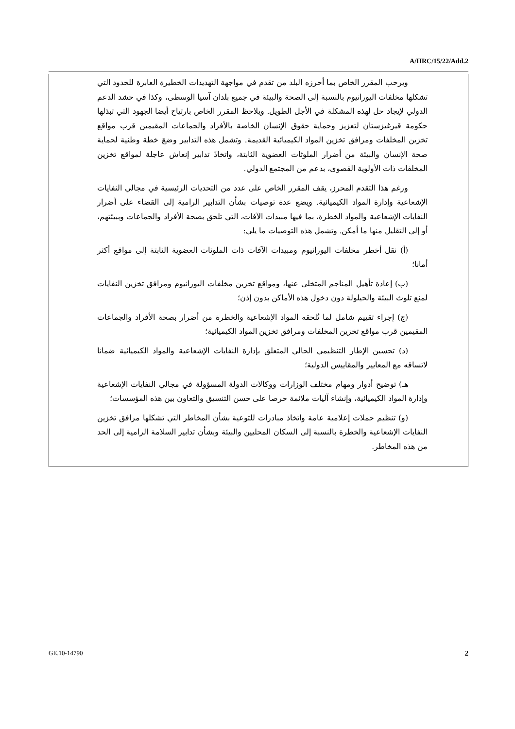A/HRC/15/22/Add.2
ويرحب المقرر الخاص بما أحرزه البلد من تقدم في مواجهة التهديدات الخطيرة العابرة للحدود التي تشكلها مخلفات اليورانيوم بالنسبة إلى الصحة والبيئة في جميع بلدان آسيا الوسطى، وكذا في حشد الدعم الدولي لإيجاد حل لهذه المشكلة في الأجل الطويل. ويلاحظ المقرر الخاص بارتياح أيضا الجهود التي تبذلها حكومة قيرغيزستان لتعزيز وحماية حقوق الإنسان الخاصة بالأفراد والجماعات المقيمين قرب مواقع تخزين المخلفات ومرافق تخزين المواد الكيميائية القديمة. وتشمل هذه التدابير وضعَ خطة وطنية لحماية صحة الإنسان والبيئة من أضرار الملوثات العضوية الثابتة، واتخاذَ تدابير إنعاش عاجلة لمواقع تخزين المخلفات ذات الأولوية القصوى، بدعم من المجتمع الدولي.
ورغم هذا التقدم المحرز، يقف المقرر الخاص على عدد من التحديات الرئيسية في مجالي النفايات الإشعاعية وإدارة المواد الكيميائية. ويضع عدة توصيات بشأن التدابير الرامية إلى القضاء على أضرار النفايات الإشعاعية والمواد الخطرة، بما فيها مبيدات الآفات، التي تلحق بصحة الأفراد والجماعات وببيئتهم، أو إلى التقليل منها ما أمكن. وتشمل هذه التوصيات ما يلي:
(أ) نقل أخطر مخلفات اليورانيوم ومبيدات الآفات ذات الملوثات العضوية الثابتة إلى مواقع أكثر أمانا؛
(ب) إعادة تأهيل المناجم المتخلى عنها، ومواقع تخزين مخلفات اليورانيوم ومرافق تخزين النفايات لمنع تلوث البيئة والحيلولة دون دخول هذه الأماكن بدون إذن؛
(ج) إجراء تقييم شامل لما تُلحقه المواد الإشعاعية والخطرة من أضرار بصحة الأفراد والجماعات المقيمين قرب مواقع تخزين المخلفات ومرافق تخزين المواد الكيميائية؛
(د) تحسين الإطار التنظيمي الحالي المتعلق بإدارة النفايات الإشعاعية والمواد الكيميائية ضمانا لاتساقه مع المعايير والمقاييس الدولية؛
هـ) توضيح أدوار ومهام مختلف الوزارات ووكالات الدولة المسؤولة في مجالي النفايات الإشعاعية وإدارة المواد الكيميائية، وإنشاء آليات ملائمة حرصا على حسن التنسيق والتعاون بين هذه المؤسسات؛
(و) تنظيم حملات إعلامية عامة واتخاذ مبادرات للتوعية بشأن المخاطر التي تشكلها مرافق تخزين النفايات الإشعاعية والخطرة بالنسبة إلى السكان المحليين والبيئة وبشأن تدابير السلامة الرامية إلى الحد من هذه المخاطر.
GE.10-14790 2